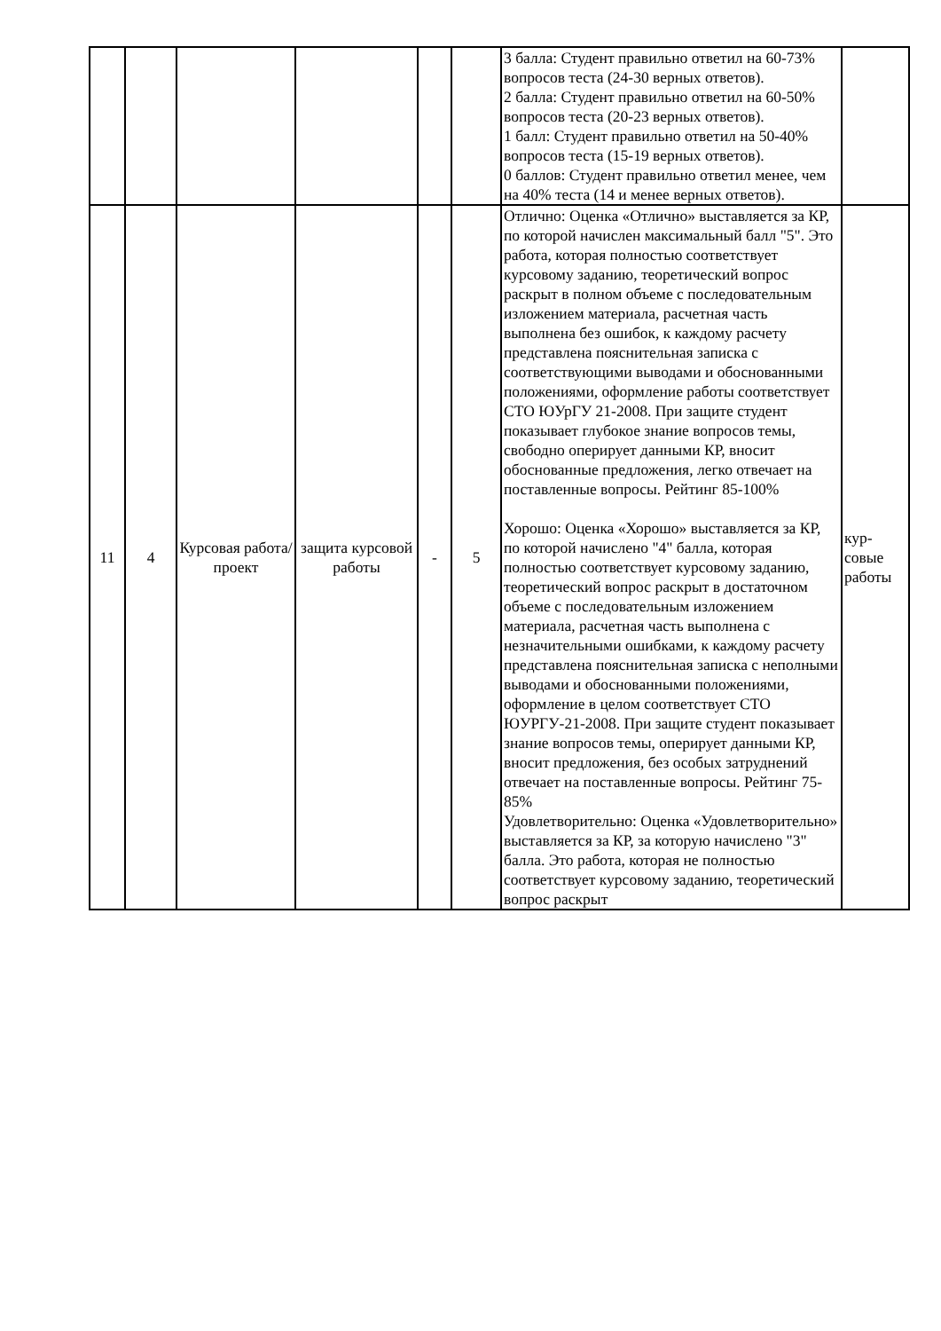| | | | | | | 3 балла: Студент правильно ответил на 60-73% вопросов теста (24-30 верных ответов). 2 балла: Студент правильно ответил на 60-50% вопросов теста (20-23 верных ответов). 1 балл: Студент правильно ответил на 50-40% вопросов теста (15-19 верных ответов). 0 баллов: Студент правильно ответил менее, чем на 40% теста (14 и менее верных ответов). | |
| 11 | 4 | Курсовая работа/проект | защита курсовой работы | - | 5 | Отлично: Оценка «Отлично» выставляется за КР, по которой начислен максимальный балл "5". Это работа, которая полностью соответствует курсовому заданию, теоретический вопрос раскрыт в полном объеме с последовательным изложением материала, расчетная часть выполнена без ошибок, к каждому расчету представлена пояснительная записка с соответствующими выводами и обоснованными положениями, оформление работы соответствует СТО ЮУрГУ 21-2008. При защите студент показывает глубокое знание вопросов темы, свободно оперирует данными КР, вносит обоснованные предложения, легко отвечает на поставленные вопросы. Рейтинг 85-100% Хорошо: Оценка «Хорошо» выставляется за КР, по которой начислено "4" балла, которая полностью соответствует курсовому заданию, теоретический вопрос раскрыт в достаточном объеме с последовательным изложением материала, расчетная часть выполнена с незначительными ошибками, к каждому расчету представлена пояснительная записка с неполными выводами и обоснованными положениями, оформление в целом соответствует СТО ЮУРГУ-21-2008. При защите студент показывает знание вопросов темы, оперирует данными КР, вносит предложения, без особых затруднений отвечает на поставленные вопросы. Рейтинг 75-85% Удовлетворительно: Оценка «Удовлетворительно» выставляется за КР, за которую начислено "3" балла. Это работа, которая не полностью соответствует курсовому заданию, теоретический вопрос раскрыт | кур- совые работы |